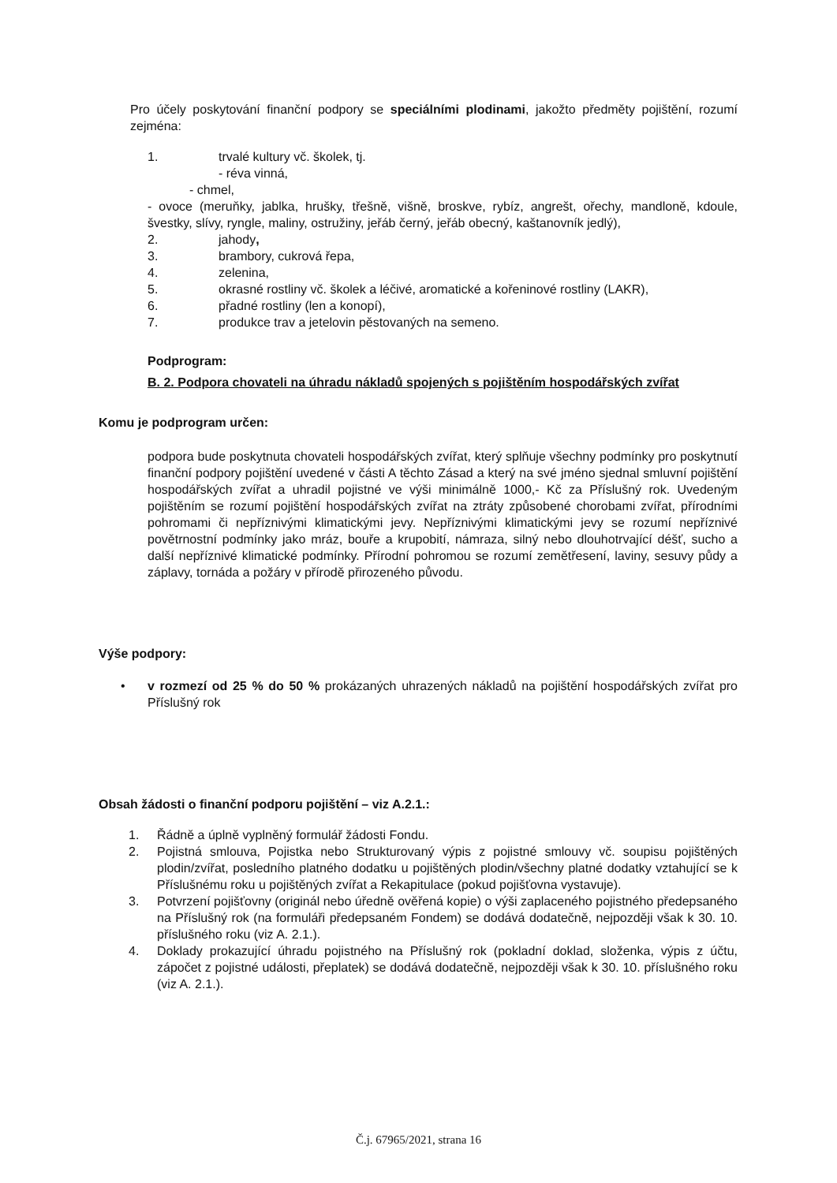Pro účely poskytování finanční podpory se speciálními plodinami, jakožto předměty pojištění, rozumí zejména:
1. trvalé kultury vč. školek, tj.
- réva vinná,
- chmel,
- ovoce (meruňky, jablka, hrušky, třešně, višně, broskve, rybíz, angrešt, ořechy, mandloně, kdoule, švestky, slívy, ryngle, maliny, ostružiny, jeřáb černý, jeřáb obecný, kaštanovník jedlý),
2. jahody,
3. brambory, cukrová řepa,
4. zelenina,
5. okrasné rostliny vč. školek a léčivé, aromatické a kořeninové rostliny (LAKR),
6. přadné rostliny (len a konopí),
7. produkce trav a jetelovin pěstovaných na semeno.
Podprogram:
B. 2. Podpora chovateli na úhradu nákladů spojených s pojištěním hospodářských zvířat
Komu je podprogram určen:
podpora bude poskytnuta chovateli hospodářských zvířat, který splňuje všechny podmínky pro poskytnutí finanční podpory pojištění uvedené v části A těchto Zásad a který na své jméno sjednal smluvní pojištění hospodářských zvířat a uhradil pojistné ve výši minimálně 1000,- Kč za Příslušný rok. Uvedeným pojištěním se rozumí pojištění hospodářských zvířat na ztráty způsobené chorobami zvířat, přírodními pohromami či nepříznivými klimatickými jevy. Nepříznivými klimatickými jevy se rozumí nepříznivé povětrnostní podmínky jako mráz, bouře a krupobití, námraza, silný nebo dlouhotrvající déšť, sucho a další nepříznivé klimatické podmínky. Přírodní pohromou se rozumí zemětřesení, laviny, sesuvy půdy a záplavy, tornáda a požáry v přírodě přirozeného původu.
Výše podpory:
• v rozmezí od 25 % do 50 % prokázaných uhrazených nákladů na pojištění hospodářských zvířat pro Příslušný rok
Obsah žádosti o finanční podporu pojištění – viz A.2.1.:
1. Řádně a úplně vyplněný formulář žádosti Fondu.
2. Pojistná smlouva, Pojistka nebo Strukturovaný výpis z pojistné smlouvy vč. soupisu pojištěných plodin/zvířat, posledního platného dodatku u pojištěných plodin/všechny platné dodatky vztahující se k Příslušnému roku u pojištěných zvířat a Rekapitulace (pokud pojišťovna vystavuje).
3. Potvrzení pojišťovny (originál nebo úředně ověřená kopie) o výši zaplaceného pojistného předepsaného na Příslušný rok (na formuláři předepsaném Fondem) se dodává dodatečně, nejpozději však k 30. 10. příslušného roku (viz A. 2.1.).
4. Doklady prokazující úhradu pojistného na Příslušný rok (pokladní doklad, složenka, výpis z účtu, zápočet z pojistné události, přeplatek) se dodává dodatečně, nejpozději však k 30. 10. příslušného roku (viz A. 2.1.).
Č.j. 67965/2021, strana 16